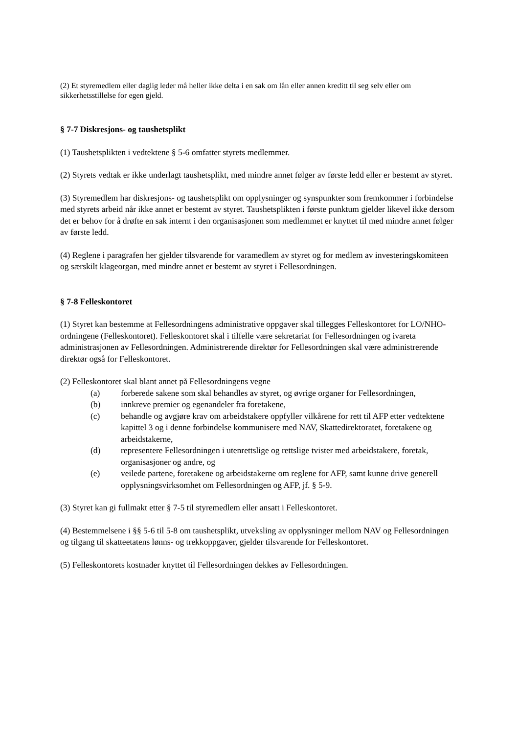(2) Et styremedlem eller daglig leder må heller ikke delta i en sak om lån eller annen kreditt til seg selv eller om sikkerhetsstillelse for egen gjeld.
§ 7-7 Diskresjons- og taushetsplikt
(1) Taushetsplikten i vedtektene § 5-6 omfatter styrets medlemmer.
(2) Styrets vedtak er ikke underlagt taushetsplikt, med mindre annet følger av første ledd eller er bestemt av styret.
(3) Styremedlem har diskresjons- og taushetsplikt om opplysninger og synspunkter som fremkommer i forbindelse med styrets arbeid når ikke annet er bestemt av styret. Taushetsplikten i første punktum gjelder likevel ikke dersom det er behov for å drøfte en sak internt i den organisasjonen som medlemmet er knyttet til med mindre annet følger av første ledd.
(4) Reglene i paragrafen her gjelder tilsvarende for varamedlem av styret og for medlem av investeringskomiteen og særskilt klageorgan, med mindre annet er bestemt av styret i Fellesordningen.
§ 7-8 Felleskontoret
(1) Styret kan bestemme at Fellesordningens administrative oppgaver skal tillegges Felleskontoret for LO/NHO-ordningene (Felleskontoret). Felleskontoret skal i tilfelle være sekretariat for Fellesordningen og ivareta administrasjonen av Fellesordningen. Administrerende direktør for Fellesordningen skal være administrerende direktør også for Felleskontoret.
(2) Felleskontoret skal blant annet på Fellesordningens vegne
(a) forberede sakene som skal behandles av styret, og øvrige organer for Fellesordningen,
(b) innkreve premier og egenandeler fra foretakene,
(c) behandle og avgjøre krav om arbeidstakere oppfyller vilkårene for rett til AFP etter vedtektene kapittel 3 og i denne forbindelse kommunisere med NAV, Skattedirektoratet, foretakene og arbeidstakerne,
(d) representere Fellesordningen i utenrettslige og rettslige tvister med arbeidstakere, foretak, organisasjoner og andre, og
(e) veilede partene, foretakene og arbeidstakerne om reglene for AFP, samt kunne drive generell opplysningsvirksomhet om Fellesordningen og AFP, jf. § 5-9.
(3) Styret kan gi fullmakt etter § 7-5 til styremedlem eller ansatt i Felleskontoret.
(4) Bestemmelsene i §§ 5-6 til 5-8 om taushetsplikt, utveksling av opplysninger mellom NAV og Fellesordningen og tilgang til skatteetatens lønns- og trekkoppgaver, gjelder tilsvarende for Felleskontoret.
(5) Felleskontorets kostnader knyttet til Fellesordningen dekkes av Fellesordningen.